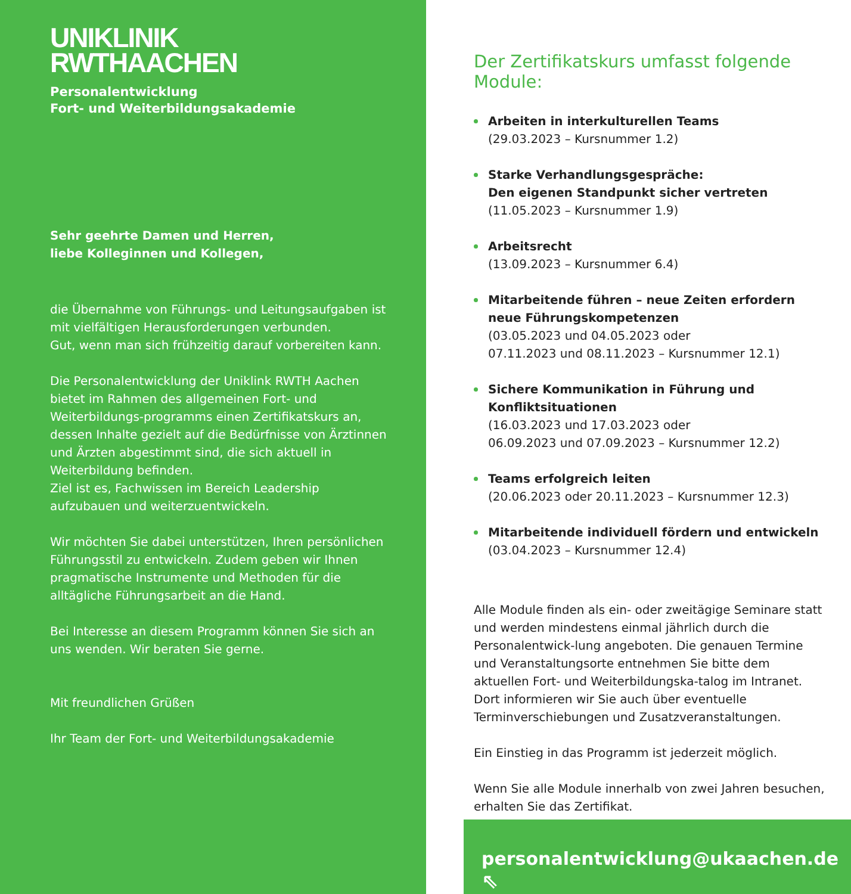UNIKLINIK
RWTHAACHEN
Personalentwicklung
Fort- und Weiterbildungsakademie
Sehr geehrte Damen und Herren,
liebe Kolleginnen und Kollegen,
die Übernahme von Führungs- und Leitungsaufgaben ist mit vielfältigen Herausforderungen verbunden.
Gut, wenn man sich frühzeitig darauf vorbereiten kann.
Die Personalentwicklung der Uniklink RWTH Aachen bietet im Rahmen des allgemeinen Fort- und Weiterbildungs-programms einen Zertifikatskurs an, dessen Inhalte gezielt auf die Bedürfnisse von Ärztinnen und Ärzten abgestimmt sind, die sich aktuell in Weiterbildung befinden.
Ziel ist es, Fachwissen im Bereich Leadership aufzubauen und weiterzuentwickeln.
Wir möchten Sie dabei unterstützen, Ihren persönlichen Führungsstil zu entwickeln. Zudem geben wir Ihnen pragmatische Instrumente und Methoden für die alltägliche Führungsarbeit an die Hand.
Bei Interesse an diesem Programm können Sie sich an uns wenden. Wir beraten Sie gerne.
Mit freundlichen Grüßen
Ihr Team der Fort- und Weiterbildungsakademie
Der Zertifikatskurs umfasst folgende Module:
Arbeiten in interkulturellen Teams
(29.03.2023 – Kursnummer 1.2)
Starke Verhandlungsgespräche:
Den eigenen Standpunkt sicher vertreten
(11.05.2023 – Kursnummer 1.9)
Arbeitsrecht
(13.09.2023 – Kursnummer 6.4)
Mitarbeitende führen – neue Zeiten erfordern neue Führungskompetenzen
(03.05.2023 und 04.05.2023 oder
07.11.2023 und 08.11.2023 – Kursnummer 12.1)
Sichere Kommunikation in Führung und Konfliktsituationen
(16.03.2023 und 17.03.2023 oder
06.09.2023 und 07.09.2023 – Kursnummer 12.2)
Teams erfolgreich leiten
(20.06.2023 oder 20.11.2023 – Kursnummer 12.3)
Mitarbeitende individuell fördern und entwickeln
(03.04.2023 – Kursnummer 12.4)
Alle Module finden als ein- oder zweitägige Seminare statt und werden mindestens einmal jährlich durch die Personalentwick-lung angeboten. Die genauen Termine und Veranstaltungsorte entnehmen Sie bitte dem aktuellen Fort- und Weiterbildungska-talog im Intranet. Dort informieren wir Sie auch über eventuelle Terminverschiebungen und Zusatzveranstaltungen.
Ein Einstieg in das Programm ist jederzeit möglich.
Wenn Sie alle Module innerhalb von zwei Jahren besuchen, erhalten Sie das Zertifikat.
personalentwicklung@ukaachen.de ⇖